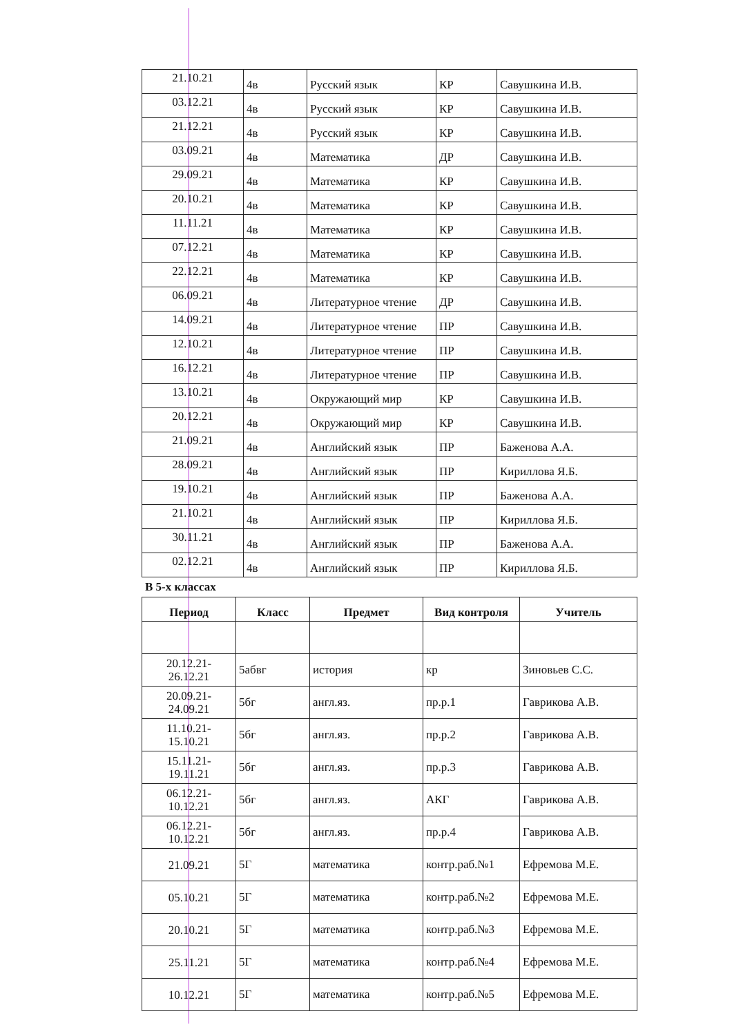| 21.10.21 | 4в | Русский язык | КР | Савушкина И.В. |
| 03.12.21 | 4в | Русский язык | КР | Савушкина И.В. |
| 21.12.21 | 4в | Русский язык | КР | Савушкина И.В. |
| 03.09.21 | 4в | Математика | ДР | Савушкина И.В. |
| 29.09.21 | 4в | Математика | КР | Савушкина И.В. |
| 20.10.21 | 4в | Математика | КР | Савушкина И.В. |
| 11.11.21 | 4в | Математика | КР | Савушкина И.В. |
| 07.12.21 | 4в | Математика | КР | Савушкина И.В. |
| 22.12.21 | 4в | Математика | КР | Савушкина И.В. |
| 06.09.21 | 4в | Литературное чтение | ДР | Савушкина И.В. |
| 14.09.21 | 4в | Литературное чтение | ПР | Савушкина И.В. |
| 12.10.21 | 4в | Литературное чтение | ПР | Савушкина И.В. |
| 16.12.21 | 4в | Литературное чтение | ПР | Савушкина И.В. |
| 13.10.21 | 4в | Окружающий мир | КР | Савушкина И.В. |
| 20.12.21 | 4в | Окружающий мир | КР | Савушкина И.В. |
| 21.09.21 | 4в | Английский язык | ПР | Баженова А.А. |
| 28.09.21 | 4в | Английский язык | ПР | Кириллова Я.Б. |
| 19.10.21 | 4в | Английский язык | ПР | Баженова А.А. |
| 21.10.21 | 4в | Английский язык | ПР | Кириллова Я.Б. |
| 30.11.21 | 4в | Английский язык | ПР | Баженова А.А. |
| 02.12.21 | 4в | Английский язык | ПР | Кириллова Я.Б. |
В 5-х классах
| Период | Класс | Предмет | Вид контроля | Учитель |
| --- | --- | --- | --- | --- |
| 20.12.21- 26.12.21 | 5абвг | история | кр | Зиновьев С.С. |
| 20.09.21- 24.09.21 | 5бг | англ.яз. | пр.р.1 | Гаврикова А.В. |
| 11.10.21- 15.10.21 | 5бг | англ.яз. | пр.р.2 | Гаврикова А.В. |
| 15.11.21- 19.11.21 | 5бг | англ.яз. | пр.р.3 | Гаврикова А.В. |
| 06.12.21- 10.12.21 | 5бг | англ.яз. | АКГ | Гаврикова А.В. |
| 06.12.21- 10.12.21 | 5бг | англ.яз. | пр.р.4 | Гаврикова А.В. |
| 21.09.21 | 5Г | математика | контр.раб.№1 | Ефремова М.Е. |
| 05.10.21 | 5Г | математика | контр.раб.№2 | Ефремова М.Е. |
| 20.10.21 | 5Г | математика | контр.раб.№3 | Ефремова М.Е. |
| 25.11.21 | 5Г | математика | контр.раб.№4 | Ефремова М.Е. |
| 10.12.21 | 5Г | математика | контр.раб.№5 | Ефремова М.Е. |